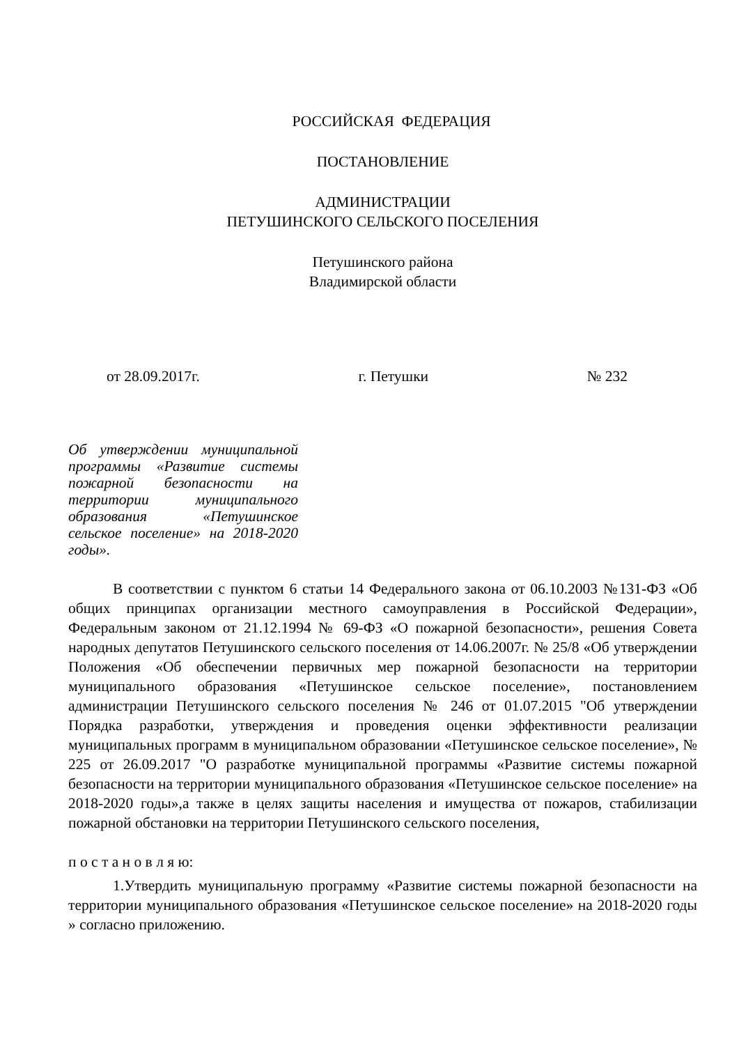РОССИЙСКАЯ ФЕДЕРАЦИЯ
ПОСТАНОВЛЕНИЕ
АДМИНИСТРАЦИИ
ПЕТУШИНСКОГО СЕЛЬСКОГО ПОСЕЛЕНИЯ
Петушинского района
Владимирской области
от 28.09.2017г. г. Петушки № 232
Об утверждении муниципальной программы «Развитие системы пожарной безопасности на территории муниципального образования «Петушинское сельское поселение» на 2018-2020 годы».
В соответствии с пунктом 6 статьи 14 Федерального закона от 06.10.2003 №131-ФЗ «Об общих принципах организации местного самоуправления в Российской Федерации», Федеральным законом от 21.12.1994 № 69-ФЗ «О пожарной безопасности», решения Совета народных депутатов Петушинского сельского поселения от 14.06.2007г. № 25/8 «Об утверждении Положения «Об обеспечении первичных мер пожарной безопасности на территории муниципального образования «Петушинское сельское поселение», постановлением администрации Петушинского сельского поселения № 246 от 01.07.2015 "Об утверждении Порядка разработки, утверждения и проведения оценки эффективности реализации муниципальных программ в муниципальном образовании «Петушинское сельское поселение», № 225 от 26.09.2017 "О разработке муниципальной программы «Развитие системы пожарной безопасности на территории муниципального образования «Петушинское сельское поселение» на 2018-2020 годы»,а также в целях защиты населения и имущества от пожаров, стабилизации пожарной обстановки на территории Петушинского сельского поселения,
п о с т а н о в л я ю:
1.Утвердить муниципальную программу «Развитие системы пожарной безопасности на территории муниципального образования «Петушинское сельское поселение» на 2018-2020 годы » согласно приложению.